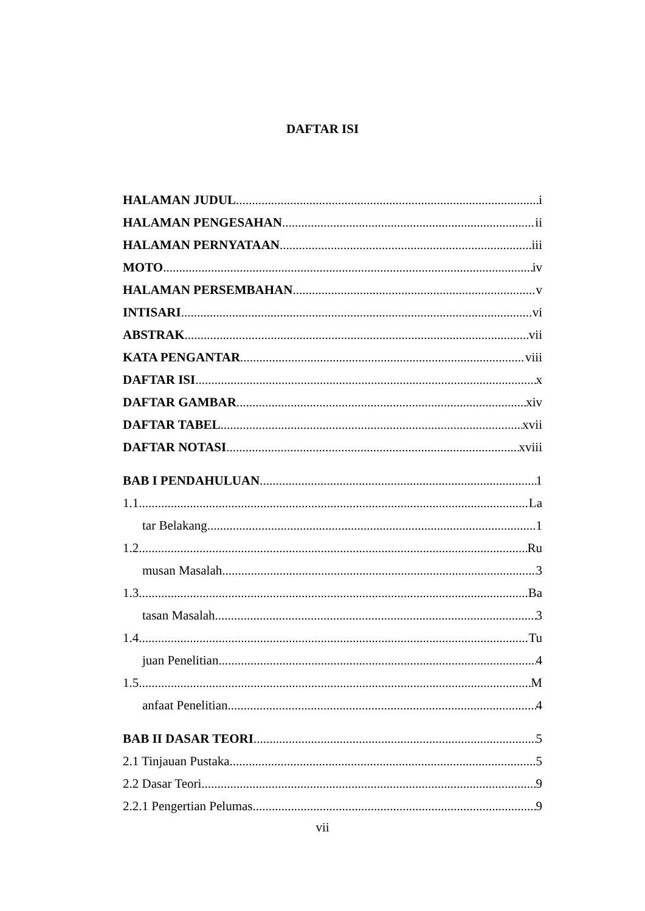DAFTAR ISI
HALAMAN JUDUL i
HALAMAN PENGESAHAN ii
HALAMAN PERNYATAAN iii
MOTO iv
HALAMAN PERSEMBAHAN v
INTISARI vi
ABSTRAK vii
KATA PENGANTAR viii
DAFTAR ISI x
DAFTAR GAMBAR xiv
DAFTAR TABEL xvii
DAFTAR NOTASI xviii
BAB I PENDAHULUAN 1
1.1 La
tar Belakang 1
1.2 Ru
musan Masalah 3
1.3 Ba
tasan Masalah 3
1.4 Tu
juan Penelitian 4
1.5 M
anfaat Penelitian 4
BAB II DASAR TEORI 5
2.1 Tinjauan Pustaka 5
2.2 Dasar Teori 9
2.2.1 Pengertian Pelumas 9
vii